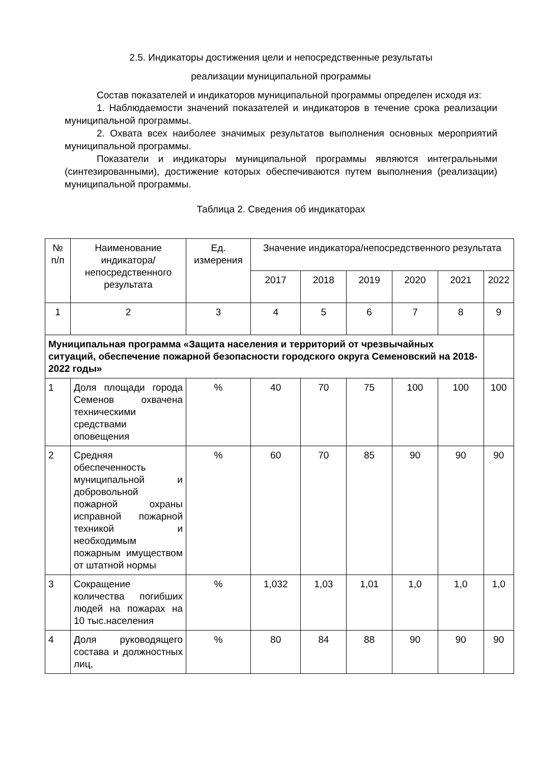2.5. Индикаторы достижения цели и непосредственные результаты
реализации муниципальной программы
Состав показателей и индикаторов муниципальной программы определен исходя из:
1. Наблюдаемости значений показателей и индикаторов в течение срока реализации муниципальной программы.
2. Охвата всех наиболее значимых результатов выполнения основных мероприятий муниципальной программы.
Показатели и индикаторы муниципальной программы являются интегральными (синтезированными), достижение которых обеспечиваются путем выполнения (реализации) муниципальной программы.
Таблица 2. Сведения об индикаторах
| № п/п | Наименование индикатора/ непосредственного результата | Ед. измерения | Значение индикатора/непосредственного результата | | | | | |
| --- | --- | --- | --- | --- | --- | --- | --- | --- |
| | | | 2017 | 2018 | 2019 | 2020 | 2021 | 2022 |
| 1 | 2 | 3 | 4 | 5 | 6 | 7 | 8 | 9 |
| Муниципальная программа «Защита населения и территорий от чрезвычайных ситуаций, обеспечение пожарной безопасности городского округа Семеновский на 2018-2022 годы» | | | | | | | | |
| 1 | Доля площади города Семенов охвачена техническими средствами оповещения | % | 40 | 70 | 75 | 100 | 100 | 100 |
| 2 | Средняя обеспеченность муниципальной и добровольной пожарной охраны исправной пожарной техникой и необходимым пожарным имуществом от штатной нормы | % | 60 | 70 | 85 | 90 | 90 | 90 |
| 3 | Сокращение количества погибших людей на пожарах на 10 тыс.населения | % | 1,032 | 1,03 | 1,01 | 1,0 | 1,0 | 1,0 |
| 4 | Доля руководящего состава и должностных лиц, | % | 80 | 84 | 88 | 90 | 90 | 90 |